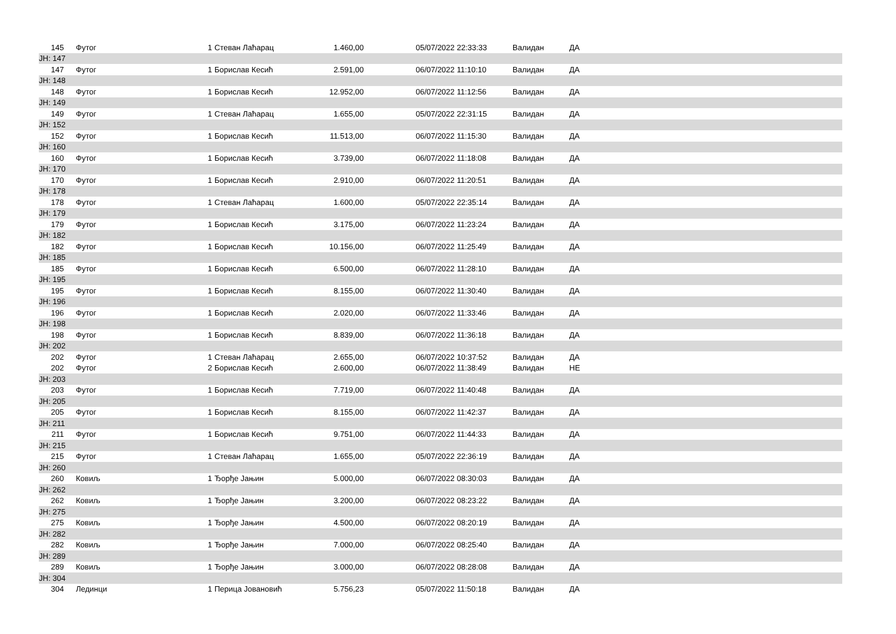| 145 | Футог | 1 | Стеван Лаћарац | 1.460,00 | | 05/07/2022 22:33:33 | Валидан | ДА |
| JH: 147 | | | | | | | | |
| 147 | Футог | 1 | Борислав Кесић | 2.591,00 | | 06/07/2022 11:10:10 | Валидан | ДА |
| JH: 148 | | | | | | | | |
| 148 | Футог | 1 | Борислав Кесић | 12.952,00 | | 06/07/2022 11:12:56 | Валидан | ДА |
| JH: 149 | | | | | | | | |
| 149 | Футог | 1 | Стеван Лаћарац | 1.655,00 | | 05/07/2022 22:31:15 | Валидан | ДА |
| JH: 152 | | | | | | | | |
| 152 | Футог | 1 | Борислав Кесић | 11.513,00 | | 06/07/2022 11:15:30 | Валидан | ДА |
| JH: 160 | | | | | | | | |
| 160 | Футог | 1 | Борислав Кесић | 3.739,00 | | 06/07/2022 11:18:08 | Валидан | ДА |
| JH: 170 | | | | | | | | |
| 170 | Футог | 1 | Борислав Кесић | 2.910,00 | | 06/07/2022 11:20:51 | Валидан | ДА |
| JH: 178 | | | | | | | | |
| 178 | Футог | 1 | Стеван Лаћарац | 1.600,00 | | 05/07/2022 22:35:14 | Валидан | ДА |
| JH: 179 | | | | | | | | |
| 179 | Футог | 1 | Борислав Кесић | 3.175,00 | | 06/07/2022 11:23:24 | Валидан | ДА |
| JH: 182 | | | | | | | | |
| 182 | Футог | 1 | Борислав Кесић | 10.156,00 | | 06/07/2022 11:25:49 | Валидан | ДА |
| JH: 185 | | | | | | | | |
| 185 | Футог | 1 | Борислав Кесић | 6.500,00 | | 06/07/2022 11:28:10 | Валидан | ДА |
| JH: 195 | | | | | | | | |
| 195 | Футог | 1 | Борислав Кесић | 8.155,00 | | 06/07/2022 11:30:40 | Валидан | ДА |
| JH: 196 | | | | | | | | |
| 196 | Футог | 1 | Борислав Кесић | 2.020,00 | | 06/07/2022 11:33:46 | Валидан | ДА |
| JH: 198 | | | | | | | | |
| 198 | Футог | 1 | Борислав Кесић | 8.839,00 | | 06/07/2022 11:36:18 | Валидан | ДА |
| JH: 202 | | | | | | | | |
| 202 | Футог | 1 | Стеван Лаћарац | 2.655,00 | | 06/07/2022 10:37:52 | Валидан | ДА |
| 202 | Футог | 2 | Борислав Кесић | 2.600,00 | | 06/07/2022 11:38:49 | Валидан | НЕ |
| JH: 203 | | | | | | | | |
| 203 | Футог | 1 | Борислав Кесић | 7.719,00 | | 06/07/2022 11:40:48 | Валидан | ДА |
| JH: 205 | | | | | | | | |
| 205 | Футог | 1 | Борислав Кесић | 8.155,00 | | 06/07/2022 11:42:37 | Валидан | ДА |
| JH: 211 | | | | | | | | |
| 211 | Футог | 1 | Борислав Кесић | 9.751,00 | | 06/07/2022 11:44:33 | Валидан | ДА |
| JH: 215 | | | | | | | | |
| 215 | Футог | 1 | Стеван Лаћарац | 1.655,00 | | 05/07/2022 22:36:19 | Валидан | ДА |
| JH: 260 | | | | | | | | |
| 260 | Ковиљ | 1 | Ђорђе Јањин | 5.000,00 | | 06/07/2022 08:30:03 | Валидан | ДА |
| JH: 262 | | | | | | | | |
| 262 | Ковиљ | 1 | Ђорђе Јањин | 3.200,00 | | 06/07/2022 08:23:22 | Валидан | ДА |
| JH: 275 | | | | | | | | |
| 275 | Ковиљ | 1 | Ђорђе Јањин | 4.500,00 | | 06/07/2022 08:20:19 | Валидан | ДА |
| JH: 282 | | | | | | | | |
| 282 | Ковиљ | 1 | Ђорђе Јањин | 7.000,00 | | 06/07/2022 08:25:40 | Валидан | ДА |
| JH: 289 | | | | | | | | |
| 289 | Ковиљ | 1 | Ђорђе Јањин | 3.000,00 | | 06/07/2022 08:28:08 | Валидан | ДА |
| JH: 304 | | | | | | | | |
| 304 | Лединци | 1 | Перица Јовановић | 5.756,23 | | 05/07/2022 11:50:18 | Валидан | ДА |